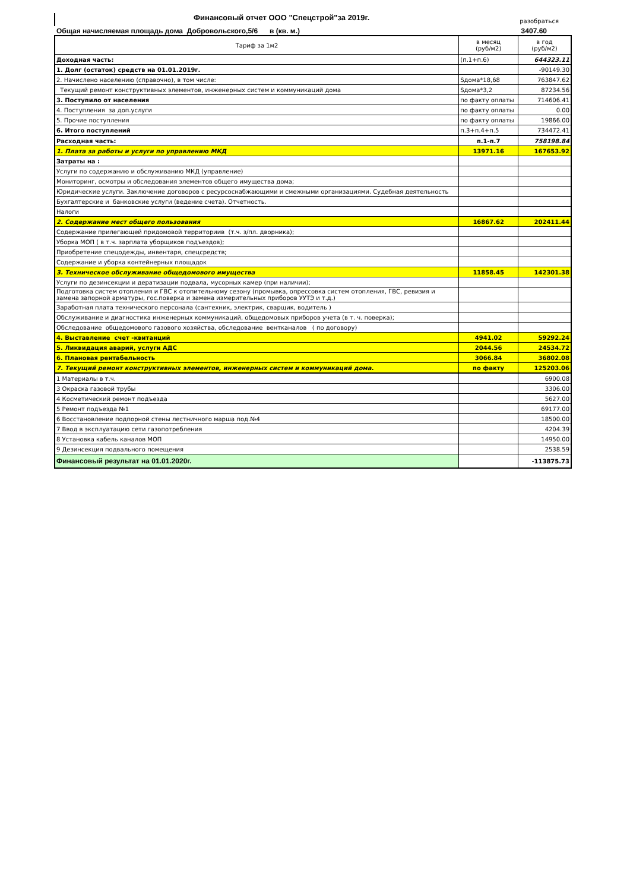Финансовый отчет ООО "Спецстрой"за 2019г.
разобраться
Общая начисляемая площадь дома Добровольского,5/6 в (кв. м.)
3407.60
| Тариф за 1м2 | в месяц (руб/м2) | в год (руб/м2) |
| Доходная часть: | (п.1+п.6) | 644323.11 |
| 1. Долг (остаток) средств на 01.01.2019г. | | -90149.30 |
| 2. Начислено населению (справочно), в том числе: | Sдома*18,68 | 763847.62 |
| Текущий ремонт конструктивных элементов, инженерных систем и коммуникаций дома | Sдома*3,2 | 87234.56 |
| 3. Поступило от населения | по факту оплаты | 714606.41 |
| 4. Поступления за доп.услуги | по факту оплаты | 0.00 |
| 5. Прочие поступления | по факту оплаты | 19866.00 |
| 6. Итого поступлений | п.3+п.4+п.5 | 734472.41 |
| Расходная часть: | п.1-п.7 | 758198.84 |
| 1. Плата за работы и услуги по управлению МКД | 13971.16 | 167653.92 |
| Затраты на : | | |
| Услуги по содержанию и обслуживанию МКД (управление) | | |
| Мониторинг, осмотры и обследования элементов общего имущества дома; | | |
| Юридические услуги. Заключение договоров с ресурсоснабжающими и смежными организациями. Судебная деятельность | | |
| Бухгалтерские и банковские услуги (ведение счета). Отчетность. | | |
| Налоги | | |
| 2. Содержание мест общего пользования | 16867.62 | 202411.44 |
| Содержание прилегающей придомовой территориив (т.ч. з/пл. дворника); | | |
| Уборка МОП ( в т.ч. зарплата уборщиков подъездов); | | |
| Приобретение спецодежды, инвентаря, спецсредств; | | |
| Содержание и уборка контейнерных площадок | | |
| 3. Техническое обслуживание общедомового имущества | 11858.45 | 142301.38 |
| Услуги по дезинсекции и дератизации подвала, мусорных камер (при наличии); | | |
| Подготовка систем отопления и ГВС к отопительному сезону (промывка, опрессовка систем отопления, ГВС, ревизия и замена запорной арматуры, гос.поверка и замена измерительных приборов УУТЭ и т.д.) | | |
| Заработная плата технического персонала (сантехник, электрик, сварщик, водитель ) | | |
| Обслуживание и диагностика инженерных коммуникаций, общедомовых приборов учета (в т. ч. поверка); | | |
| Обследование общедомового газового хозяйства, обследование вентканалов ( по договору) | | |
| 4. Выставление счет -квитанций | 4941.02 | 59292.24 |
| 5. Ликвидация аварий, услуги АДС | 2044.56 | 24534.72 |
| 6. Плановая рентабельность | 3066.84 | 36802.08 |
| 7. Текущий ремонт конструктивных элементов, инженерных систем и коммуникаций дома. | по факту | 125203.06 |
| 1 Материалы в т.ч. | | 6900.08 |
| 3 Окраска газовой трубы | | 3306.00 |
| 4 Косметический ремонт подъезда | | 5627.00 |
| 5 Ремонт подъезда №1 | | 69177.00 |
| 6 Восстановление подпорной стены лестничного марша под.№4 | | 18500.00 |
| 7 Ввод в эксплуатацию сети газопотребления | | 4204.39 |
| 8 Установка кабель каналов МОП | | 14950.00 |
| 9 Дезинсекция подвального помещения | | 2538.59 |
| Финансовый результат на 01.01.2020г. | | -113875.73 |